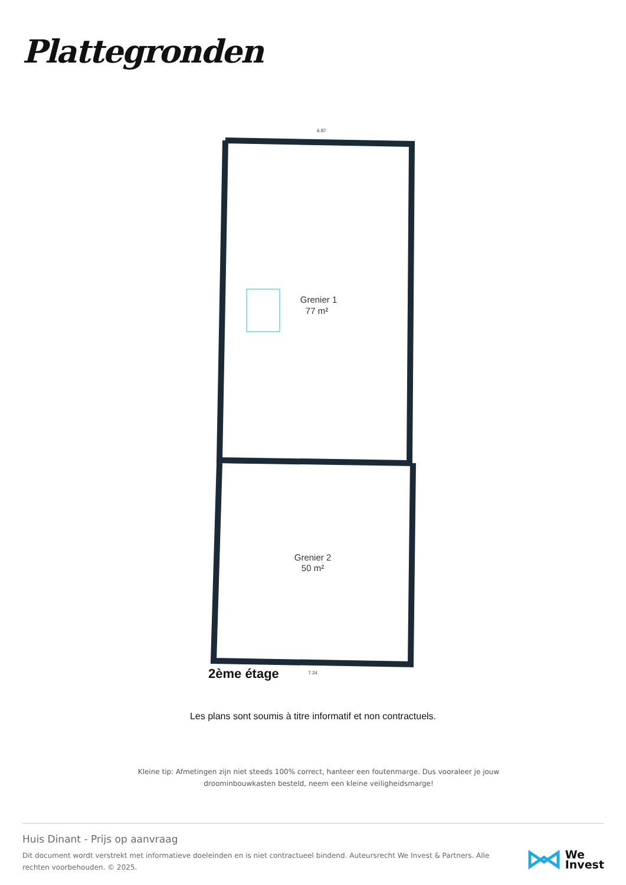Plattegronden
Grenier 1
77 m²
Grenier 2
50 m²
6.87
7.24
2ème étage
Les plans sont soumis à titre informatif et non contractuels.
Kleine tip: Afmetingen zijn niet steeds 100% correct, hanteer een foutenmarge. Dus vooraleer je jouw droominbouwkasten besteld, neem een kleine veiligheidsmarge!
Huis Dinant - Prijs op aanvraag
Dit document wordt verstrekt met informatieve doeleinden en is niet contractueel bindend. Auteursrecht We Invest & Partners. Alle rechten voorbehouden. © 2025.
We
Invest